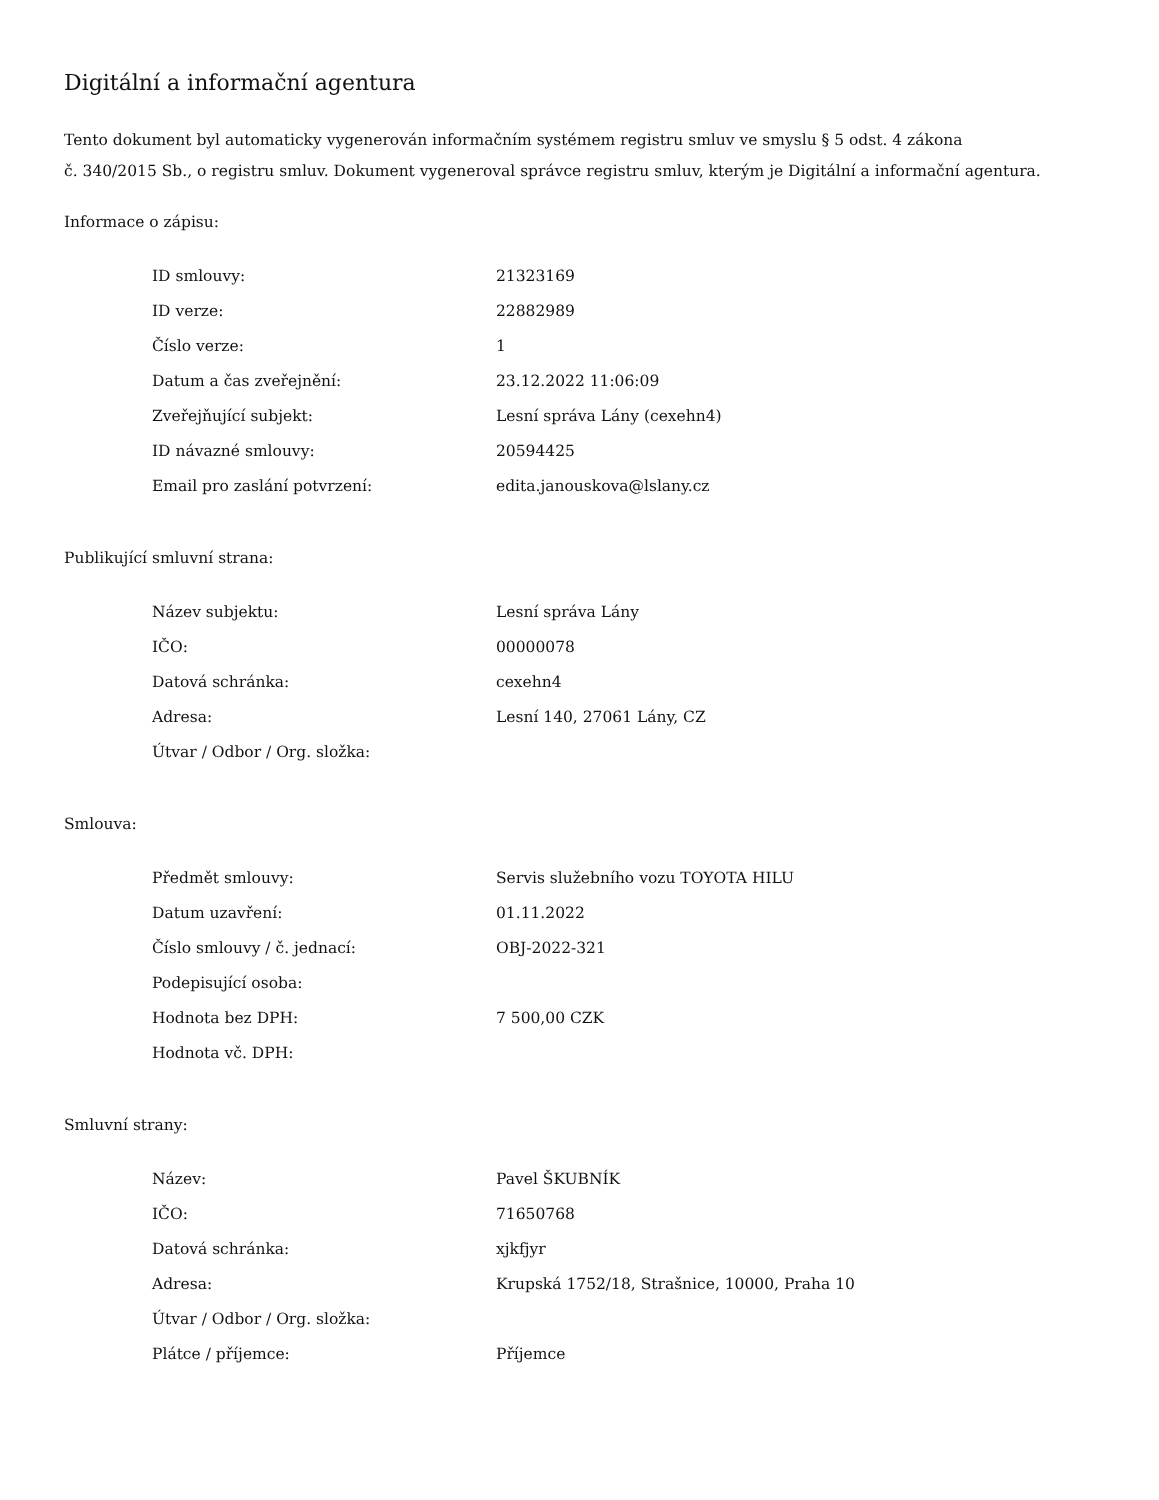Digitální a informační agentura
Tento dokument byl automaticky vygenerován informačním systémem registru smluv ve smyslu § 5 odst. 4 zákona
č. 340/2015 Sb., o registru smluv. Dokument vygeneroval správce registru smluv, kterým je Digitální a informační agentura.
Informace o zápisu:
| ID smlouvy: | 21323169 |
| ID verze: | 22882989 |
| Číslo verze: | 1 |
| Datum a čas zveřejnění: | 23.12.2022 11:06:09 |
| Zveřejňující subjekt: | Lesní správa Lány (cexehn4) |
| ID návazné smlouvy: | 20594425 |
| Email pro zaslání potvrzení: | edita.janouskova@lslany.cz |
Publikující smluvní strana:
| Název subjektu: | Lesní správa Lány |
| IČO: | 00000078 |
| Datová schránka: | cexehn4 |
| Adresa: | Lesní 140, 27061 Lány, CZ |
| Útvar / Odbor / Org. složka: | |
Smlouva:
| Předmět smlouvy: | Servis služebního vozu TOYOTA HILU |
| Datum uzavření: | 01.11.2022 |
| Číslo smlouvy / č. jednací: | OBJ-2022-321 |
| Podepisující osoba: | |
| Hodnota bez DPH: | 7 500,00 CZK |
| Hodnota vč. DPH: | |
Smluvní strany:
| Název: | Pavel ŠKUBNÍK |
| IČO: | 71650768 |
| Datová schránka: | xjkfjyr |
| Adresa: | Krupská 1752/18, Strašnice, 10000, Praha 10 |
| Útvar / Odbor / Org. složka: | |
| Plátce / příjemce: | Příjemce |